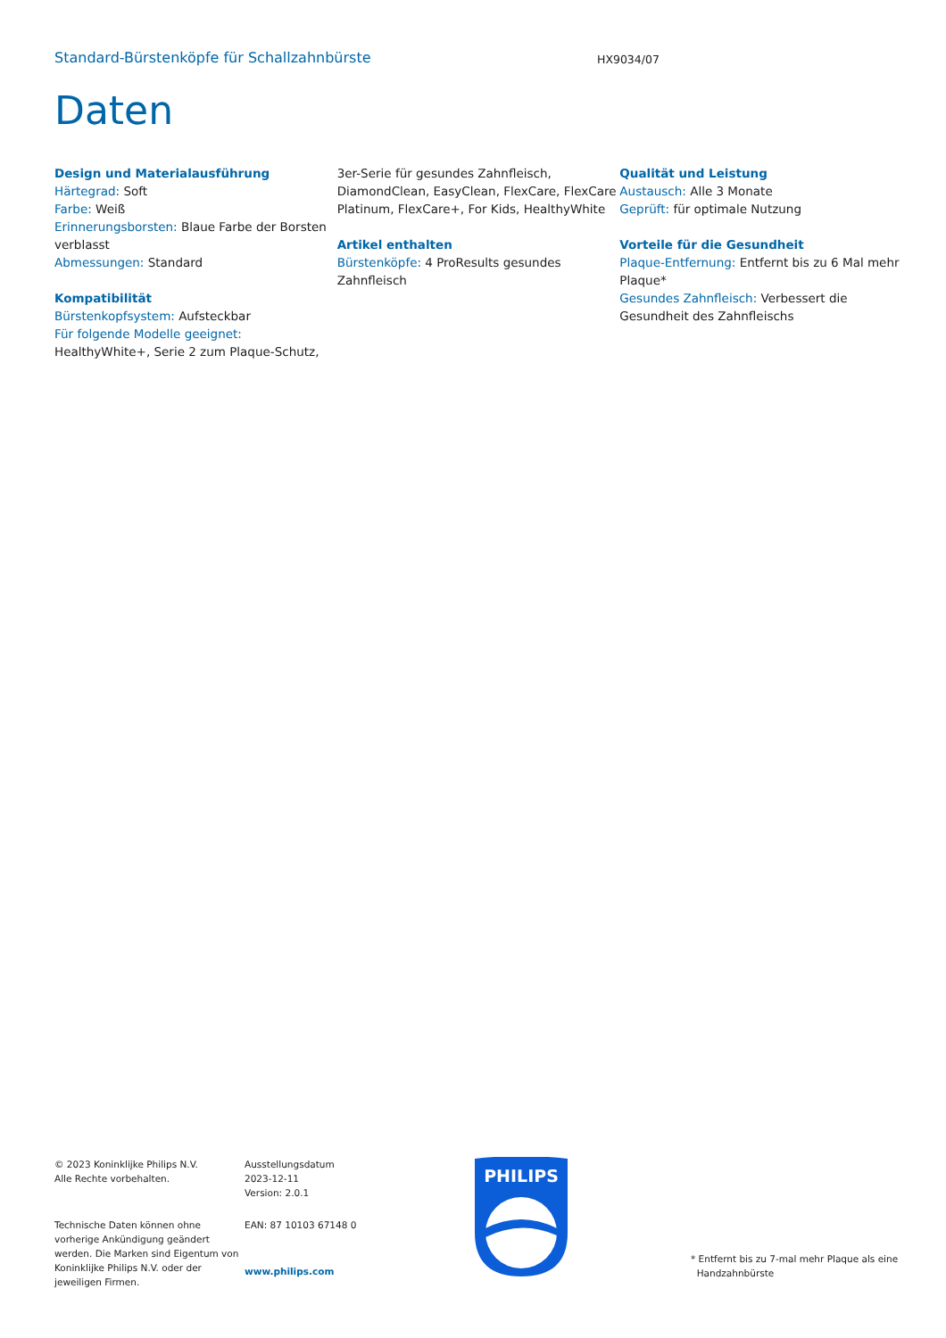Standard-Bürstenköpfe für Schallzahnbürste
HX9034/07
Daten
Design und Materialausführung
Härtegrad: Soft
Farbe: Weiß
Erinnerungsborsten: Blaue Farbe der Borsten verblasst
Abmessungen: Standard
Kompatibilität
Bürstenkopfsystem: Aufsteckbar
Für folgende Modelle geeignet: HealthyWhite+, Serie 2 zum Plaque-Schutz,
3er-Serie für gesundes Zahnfleisch, DiamondClean, EasyClean, FlexCare, FlexCare Platinum, FlexCare+, For Kids, HealthyWhite
Artikel enthalten
Bürstenköpfe: 4 ProResults gesundes Zahnfleisch
Qualität und Leistung
Austausch: Alle 3 Monate
Geprüft: für optimale Nutzung
Vorteile für die Gesundheit
Plaque-Entfernung: Entfernt bis zu 6 Mal mehr Plaque*
Gesundes Zahnfleisch: Verbessert die Gesundheit des Zahnfleischs
© 2023 Koninklijke Philips N.V.
Alle Rechte vorbehalten.
Technische Daten können ohne vorherige Ankündigung geändert werden. Die Marken sind Eigentum von Koninklijke Philips N.V. oder der jeweiligen Firmen.
Ausstellungsdatum
2023-12-11
Version: 2.0.1
EAN: 87 10103 67148 0
www.philips.com
PHILIPS
* Entfernt bis zu 7-mal mehr Plaque als eine
Handzahnbürste